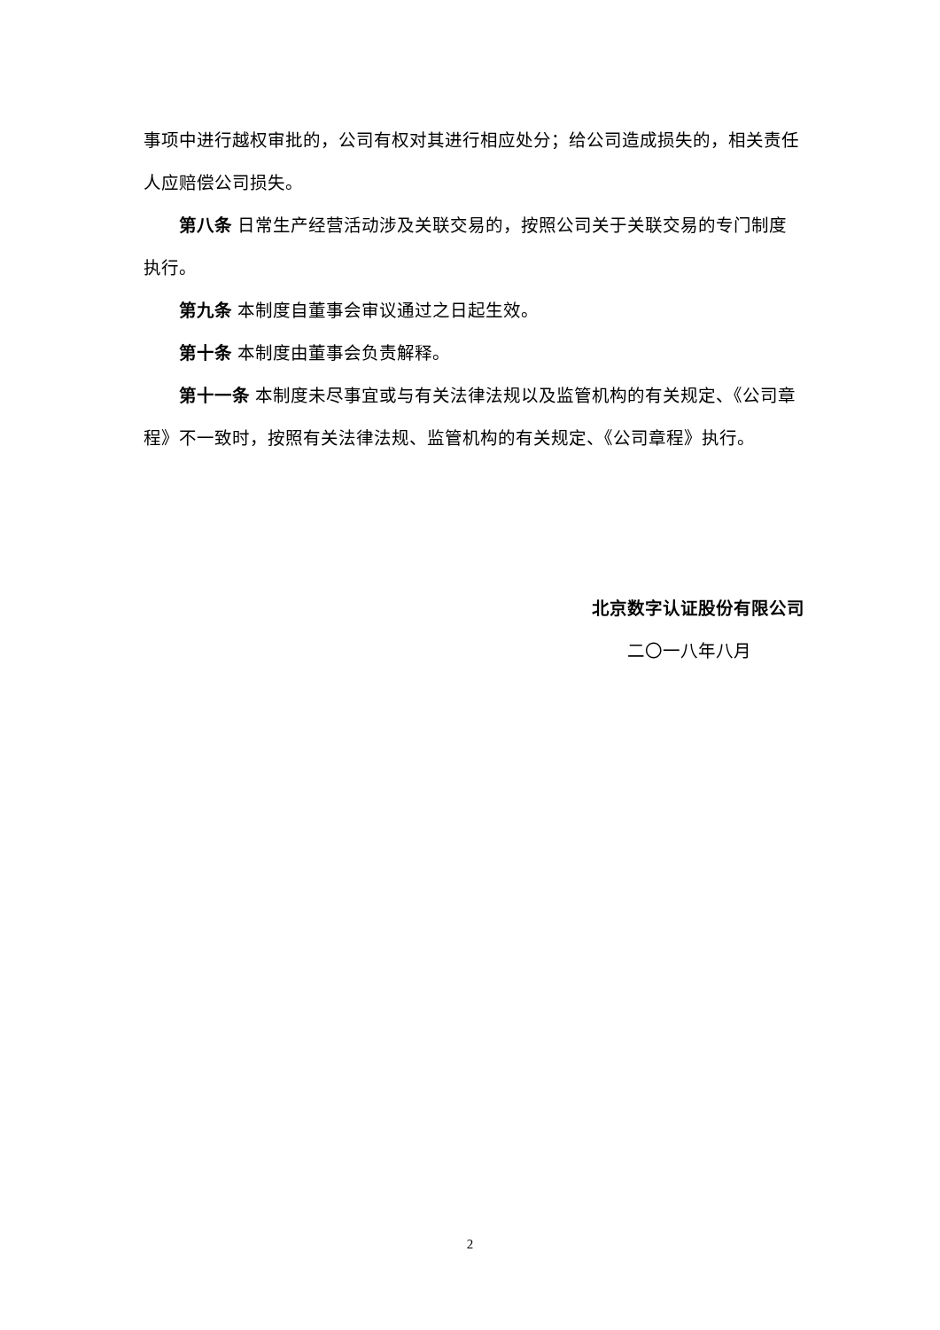事项中进行越权审批的，公司有权对其进行相应处分；给公司造成损失的，相关责任人应赔偿公司损失。
第八条 日常生产经营活动涉及关联交易的，按照公司关于关联交易的专门制度执行。
第九条 本制度自董事会审议通过之日起生效。
第十条 本制度由董事会负责解释。
第十一条 本制度未尽事宜或与有关法律法规以及监管机构的有关规定、《公司章程》不一致时，按照有关法律法规、监管机构的有关规定、《公司章程》执行。
北京数字认证股份有限公司
二〇一八年八月
2